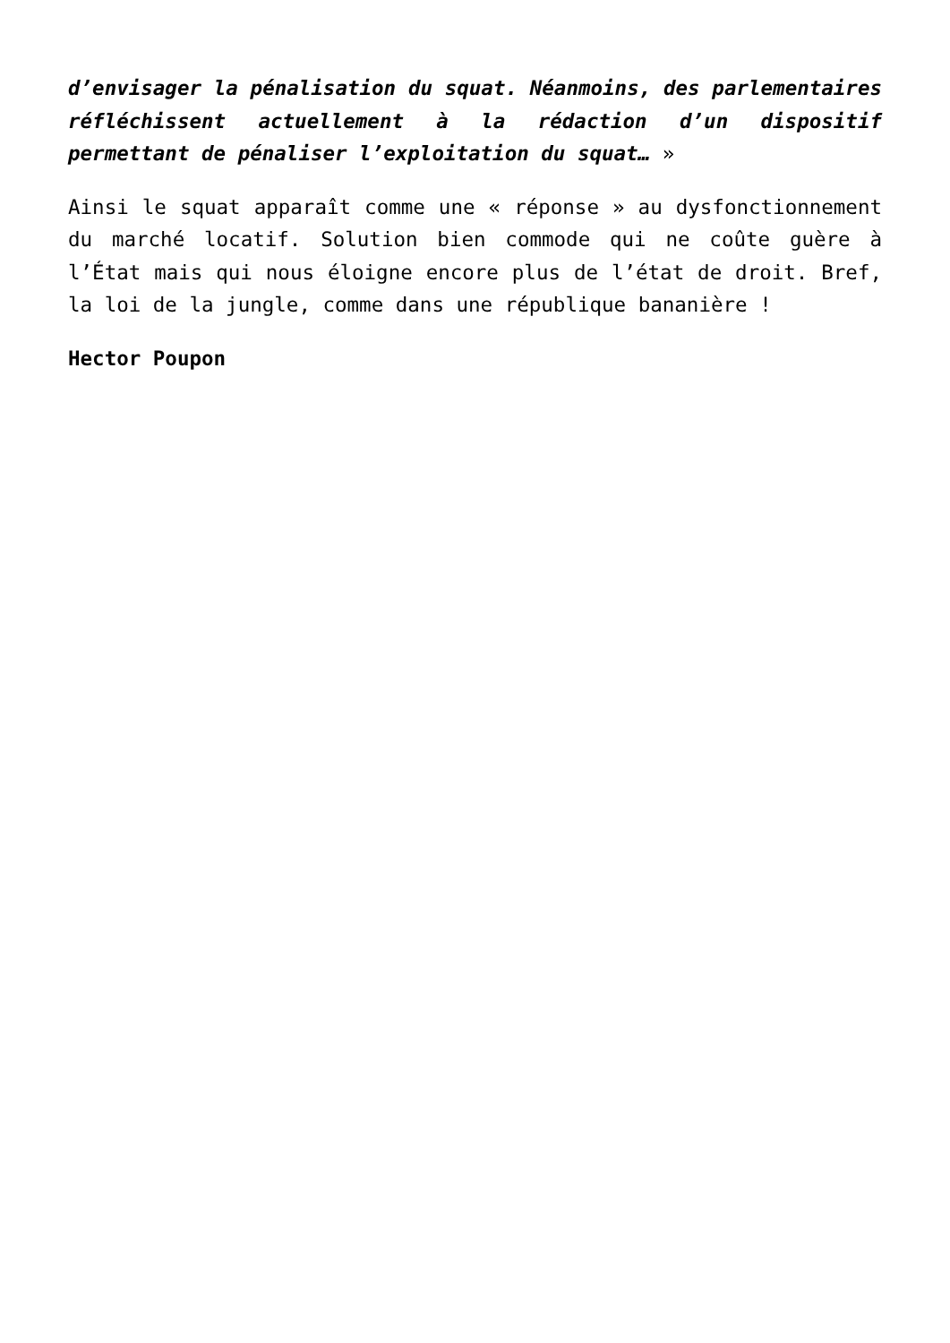d’envisager la pénalisation du squat. Néanmoins, des parlementaires réfléchissent actuellement à la rédaction d’un dispositif permettant de pénaliser l’exploitation du squat… »
Ainsi le squat apparaît comme une « réponse » au dysfonctionnement du marché locatif. Solution bien commode qui ne coûte guère à l’État mais qui nous éloigne encore plus de l’état de droit. Bref, la loi de la jungle, comme dans une république bananière !
Hector Poupon